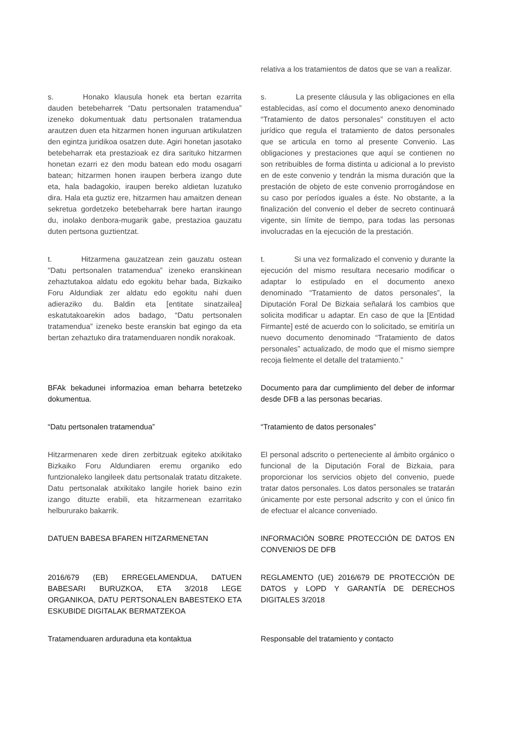relativa a los tratamientos de datos que se van a realizar.
s. Honako klausula honek eta bertan ezarrita dauden betebeharrek “Datu pertsonalen tratamendua” izeneko dokumentuak datu pertsonalen tratamendua arautzen duen eta hitzarmen honen inguruan artikulatzen den egintza juridikoa osatzen dute. Agiri honetan jasotako betebeharrak eta prestazioak ez dira sarituko hitzarmen honetan ezarri ez den modu batean edo modu osagarri batean; hitzarmen honen iraupen berbera izango dute eta, hala badagokio, iraupen bereko aldietan luzatuko dira. Hala eta guztiz ere, hitzarmen hau amaitzen denean sekretua gordetzeko betebeharrak bere hartan iraungo du, inolako denbora-mugarik gabe, prestazioa gauzatu duten pertsona guztientzat.
s. La presente cláusula y las obligaciones en ella establecidas, así como el documento anexo denominado “Tratamiento de datos personales” constituyen el acto jurídico que regula el tratamiento de datos personales que se articula en torno al presente Convenio. Las obligaciones y prestaciones que aquí se contienen no son retribuibles de forma distinta u adicional a lo previsto en de este convenio y tendrán la misma duración que la prestación de objeto de este convenio prorrogándose en su caso por períodos iguales a éste. No obstante, a la finalización del convenio el deber de secreto continuará vigente, sin límite de tiempo, para todas las personas involucradas en la ejecución de la prestación.
t. Hitzarmena gauzatzean zein gauzatu ostean "Datu pertsonalen tratamendua” izeneko eranskinean zehaztutakoa aldatu edo egokitu behar bada, Bizkaiko Foru Aldundiak zer aldatu edo egokitu nahi duen adieraziko du. Baldin eta [entitate sinatzailea] eskatutakoarekin ados badago, “Datu pertsonalen tratamendua” izeneko beste eranskin bat egingo da eta bertan zehaztuko dira tratamenduaren nondik norakoak.
t. Si una vez formalizado el convenio y durante la ejecución del mismo resultara necesario modificar o adaptar lo estipulado en el documento anexo denominado “Tratamiento de datos personales”, la Diputación Foral De Bizkaia señalará los cambios que solicita modificar u adaptar. En caso de que la [Entidad Firmante] esté de acuerdo con lo solicitado, se emitiría un nuevo documento denominado “Tratamiento de datos personales” actualizado, de modo que el mismo siempre recoja fielmente el detalle del tratamiento.”
BFAk bekadunei informazioa eman beharra betetzeko dokumentua.
Documento para dar cumplimiento del deber de informar desde DFB a las personas becarias.
“Datu pertsonalen tratamendua” “Tratamiento de datos personales”
Hitzarmenaren xede diren zerbitzuak egiteko atxikitako Bizkaiko Foru Aldundiaren eremu organiko edo funtzionaleko langileek datu pertsonalak tratatu ditzakete. Datu pertsonalak atxikitako langile horiek baino ezin izango dituzte erabili, eta hitzarmenean ezarritako helbururako bakarrik.
El personal adscrito o perteneciente al ámbito orgánico o funcional de la Diputación Foral de Bizkaia, para proporcionar los servicios objeto del convenio, puede tratar datos personales. Los datos personales se tratarán únicamente por este personal adscrito y con el único fin de efectuar el alcance conveniado.
DATUEN BABESA BFAREN HITZARMENETAN INFORMACIÓN SOBRE PROTECCIÓN DE DATOS EN CONVENIOS DE DFB
2016/679 (EB) ERREGELAMENDUA, DATUEN BABESARI BURUZKOA, ETA 3/2018 LEGE ORGANIKOA, DATU PERTSONALEN BABESTEKO ETA ESKUBIDE DIGITALAK BERMATZEKOA
REGLAMENTO (UE) 2016/679 DE PROTECCIÓN DE DATOS y LOPD Y GARANTÍA DE DERECHOS DIGITALES 3/2018
Tratamenduaren arduraduna eta kontaktua Responsable del tratamiento y contacto